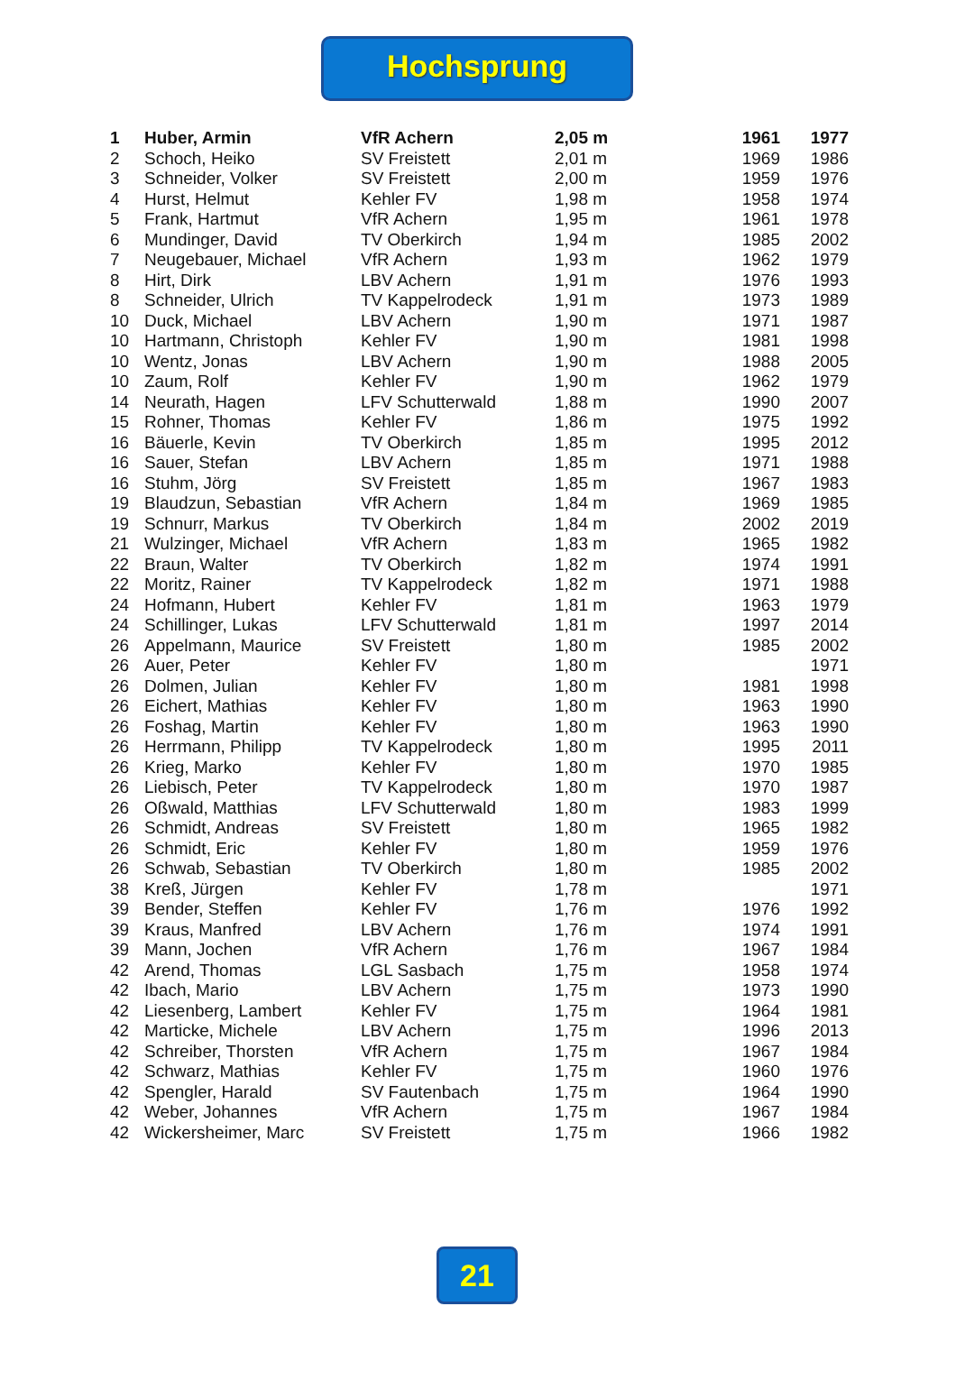Hochsprung
| 1 | Huber, Armin | VfR Achern | 2,05 m | 1961 | 1977 |
| 2 | Schoch, Heiko | SV Freistett | 2,01 m | 1969 | 1986 |
| 3 | Schneider, Volker | SV Freistett | 2,00 m | 1959 | 1976 |
| 4 | Hurst, Helmut | Kehler FV | 1,98 m | 1958 | 1974 |
| 5 | Frank, Hartmut | VfR Achern | 1,95 m | 1961 | 1978 |
| 6 | Mundinger, David | TV Oberkirch | 1,94 m | 1985 | 2002 |
| 7 | Neugebauer, Michael | VfR Achern | 1,93 m | 1962 | 1979 |
| 8 | Hirt, Dirk | LBV Achern | 1,91 m | 1976 | 1993 |
| 8 | Schneider, Ulrich | TV Kappelrodeck | 1,91 m | 1973 | 1989 |
| 10 | Duck, Michael | LBV Achern | 1,90 m | 1971 | 1987 |
| 10 | Hartmann, Christoph | Kehler FV | 1,90 m | 1981 | 1998 |
| 10 | Wentz, Jonas | LBV Achern | 1,90 m | 1988 | 2005 |
| 10 | Zaum, Rolf | Kehler FV | 1,90 m | 1962 | 1979 |
| 14 | Neurath, Hagen | LFV Schutterwald | 1,88 m | 1990 | 2007 |
| 15 | Rohner, Thomas | Kehler FV | 1,86 m | 1975 | 1992 |
| 16 | Bäuerle, Kevin | TV Oberkirch | 1,85 m | 1995 | 2012 |
| 16 | Sauer, Stefan | LBV Achern | 1,85 m | 1971 | 1988 |
| 16 | Stuhm, Jörg | SV Freistett | 1,85 m | 1967 | 1983 |
| 19 | Blaudzun, Sebastian | VfR Achern | 1,84 m | 1969 | 1985 |
| 19 | Schnurr, Markus | TV Oberkirch | 1,84 m | 2002 | 2019 |
| 21 | Wulzinger, Michael | VfR Achern | 1,83 m | 1965 | 1982 |
| 22 | Braun, Walter | TV Oberkirch | 1,82 m | 1974 | 1991 |
| 22 | Moritz, Rainer | TV Kappelrodeck | 1,82 m | 1971 | 1988 |
| 24 | Hofmann, Hubert | Kehler FV | 1,81 m | 1963 | 1979 |
| 24 | Schillinger, Lukas | LFV Schutterwald | 1,81 m | 1997 | 2014 |
| 26 | Appelmann, Maurice | SV Freistett | 1,80 m | 1985 | 2002 |
| 26 | Auer, Peter | Kehler FV | 1,80 m | | 1971 |
| 26 | Dolmen, Julian | Kehler FV | 1,80 m | 1981 | 1998 |
| 26 | Eichert, Mathias | Kehler FV | 1,80 m | 1963 | 1990 |
| 26 | Foshag, Martin | Kehler FV | 1,80 m | 1963 | 1990 |
| 26 | Herrmann, Philipp | TV Kappelrodeck | 1,80 m | 1995 | 2011 |
| 26 | Krieg, Marko | Kehler FV | 1,80 m | 1970 | 1985 |
| 26 | Liebisch, Peter | TV Kappelrodeck | 1,80 m | 1970 | 1987 |
| 26 | Oßwald, Matthias | LFV Schutterwald | 1,80 m | 1983 | 1999 |
| 26 | Schmidt, Andreas | SV Freistett | 1,80 m | 1965 | 1982 |
| 26 | Schmidt, Eric | Kehler FV | 1,80 m | 1959 | 1976 |
| 26 | Schwab, Sebastian | TV Oberkirch | 1,80 m | 1985 | 2002 |
| 38 | Kreß, Jürgen | Kehler FV | 1,78 m | | 1971 |
| 39 | Bender, Steffen | Kehler FV | 1,76 m | 1976 | 1992 |
| 39 | Kraus, Manfred | LBV Achern | 1,76 m | 1974 | 1991 |
| 39 | Mann, Jochen | VfR Achern | 1,76 m | 1967 | 1984 |
| 42 | Arend, Thomas | LGL Sasbach | 1,75 m | 1958 | 1974 |
| 42 | Ibach, Mario | LBV Achern | 1,75 m | 1973 | 1990 |
| 42 | Liesenberg, Lambert | Kehler FV | 1,75 m | 1964 | 1981 |
| 42 | Marticke, Michele | LBV Achern | 1,75 m | 1996 | 2013 |
| 42 | Schreiber, Thorsten | VfR Achern | 1,75 m | 1967 | 1984 |
| 42 | Schwarz, Mathias | Kehler FV | 1,75 m | 1960 | 1976 |
| 42 | Spengler, Harald | SV Fautenbach | 1,75 m | 1964 | 1990 |
| 42 | Weber, Johannes | VfR Achern | 1,75 m | 1967 | 1984 |
| 42 | Wickersheimer, Marc | SV Freistett | 1,75 m | 1966 | 1982 |
21